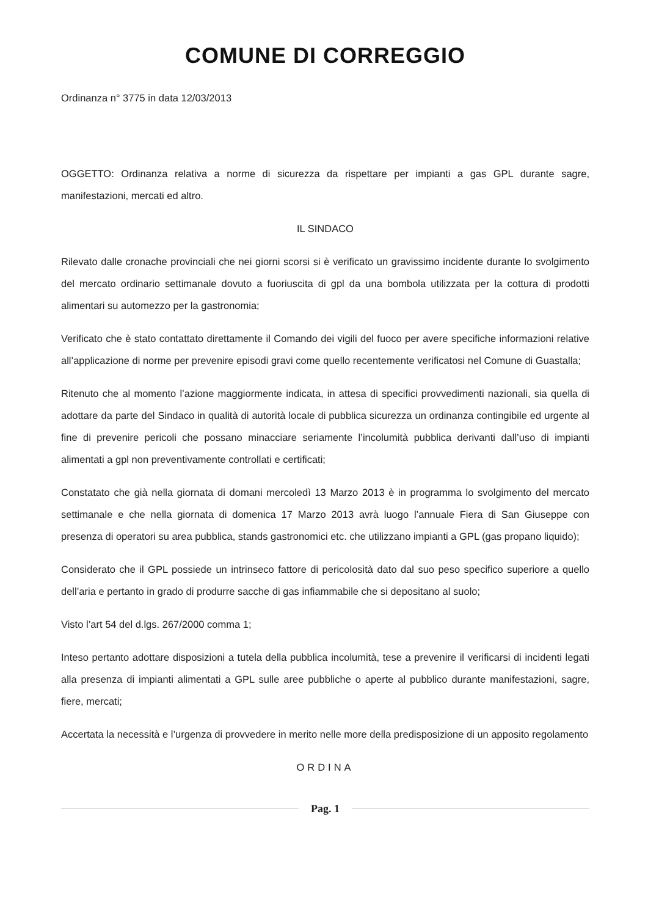COMUNE DI CORREGGIO
Ordinanza n° 3775 in data 12/03/2013
OGGETTO: Ordinanza relativa a norme di sicurezza da rispettare per impianti a gas GPL durante sagre, manifestazioni, mercati ed altro.
IL SINDACO
Rilevato dalle cronache provinciali che nei giorni scorsi si è verificato un gravissimo incidente durante lo svolgimento del mercato ordinario settimanale dovuto a fuoriuscita di gpl da una bombola utilizzata per la cottura di prodotti alimentari su automezzo per la gastronomia;
Verificato che è stato contattato direttamente il Comando dei vigili del fuoco per avere specifiche informazioni relative all’applicazione di norme per prevenire episodi gravi come quello recentemente verificatosi nel Comune di Guastalla;
Ritenuto che al momento l’azione maggiormente indicata, in attesa di specifici provvedimenti nazionali, sia quella di adottare da parte del Sindaco in qualità di autorità locale di pubblica sicurezza un ordinanza contingibile ed urgente al fine di prevenire pericoli che possano minacciare seriamente l’incolumità pubblica derivanti dall’uso di impianti alimentati a gpl non preventivamente controllati e certificati;
Constatato che già nella giornata di domani mercoledì 13 Marzo 2013 è in programma lo svolgimento del mercato settimanale e che nella giornata di domenica 17 Marzo 2013 avrà luogo l’annuale Fiera di San Giuseppe con presenza di operatori su area pubblica, stands gastronomici etc. che utilizzano impianti a GPL (gas propano liquido);
Considerato che il GPL possiede un intrinseco fattore di pericolosità dato dal suo peso specifico superiore a quello dell’aria e pertanto in grado di produrre sacche di gas infiammabile che si depositano al suolo;
Visto l’art 54 del d.lgs. 267/2000 comma 1;
Inteso pertanto adottare disposizioni a tutela della pubblica incolumità, tese a prevenire il verificarsi di incidenti legati alla presenza di impianti alimentati a GPL sulle aree pubbliche o aperte al pubblico durante manifestazioni, sagre, fiere, mercati;
Accertata la necessità e l’urgenza di provvedere in merito nelle more della predisposizione di un apposito regolamento
ORDINA
Pag. 1